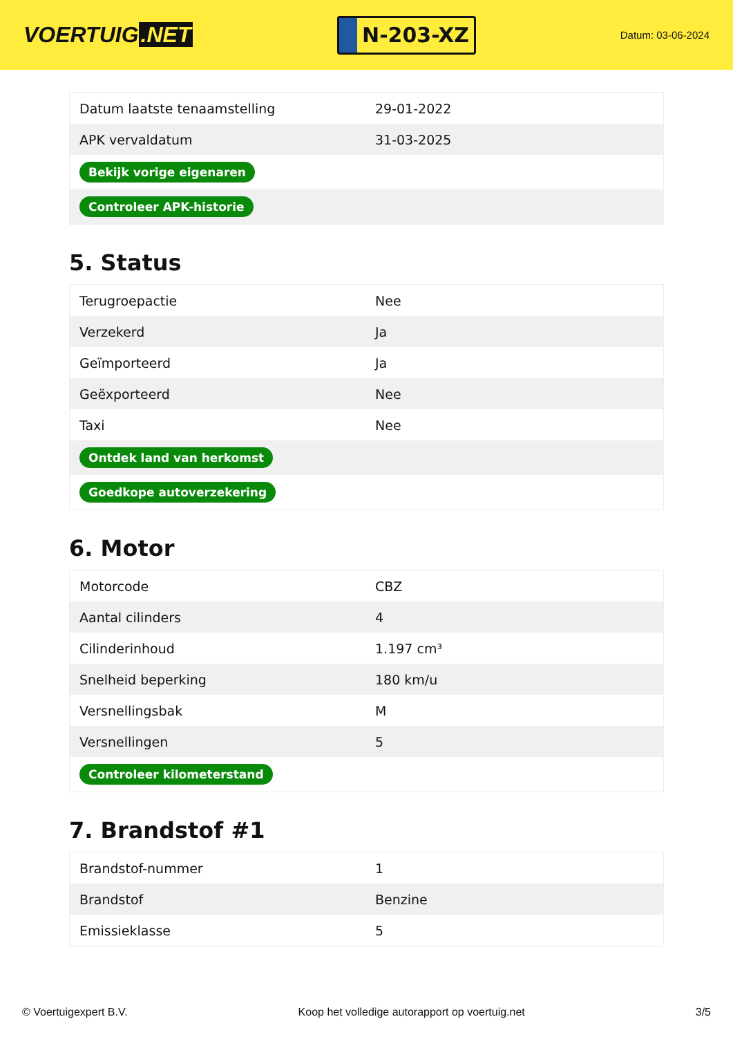VOERTUIG.NET
N-203-XZ
Datum: 03-06-2024
| Datum laatste tenaamstelling | 29-01-2022 |
| APK vervaldatum | 31-03-2025 |
| Bekijk vorige eigenaren | |
| Controleer APK-historie | |
5. Status
| Terugroepactie | Nee |
| Verzekerd | Ja |
| Geïmporteerd | Ja |
| Geëxporteerd | Nee |
| Taxi | Nee |
| Ontdek land van herkomst | |
| Goedkope autoverzekering | |
6. Motor
| Motorcode | CBZ |
| Aantal cilinders | 4 |
| Cilinderinhoud | 1.197 cm³ |
| Snelheid beperking | 180 km/u |
| Versnellingsbak | M |
| Versnellingen | 5 |
| Controleer kilometerstand | |
7. Brandstof #1
| Brandstof-nummer | 1 |
| Brandstof | Benzine |
| Emissieklasse | 5 |
© Voertuigexpert B.V. Koop het volledige autorapport op voertuig.net 3/5